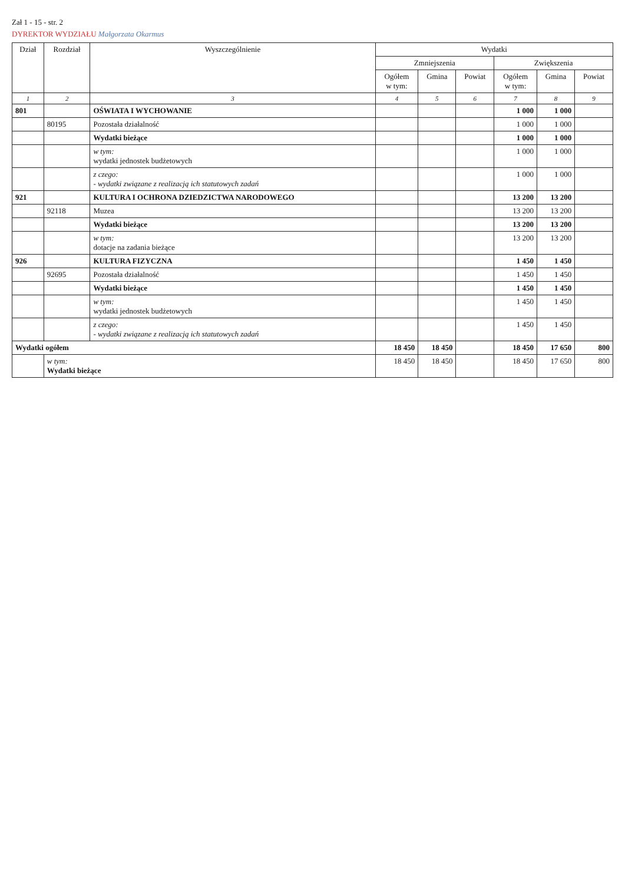Zał 1 - 15 - str. 2
DYREKTOR WYDZIAŁU Małgorzata Okarmus
| Dział | Rozdział | Wyszczególnienie | Wydatki | | | | | |
| --- | --- | --- | --- | --- | --- | --- | --- | --- |
| | | | Zmniejszenia | | | Zwiększenia | | |
| | | | Ogółem w tym: | Gmina | Powiat | Ogółem w tym: | Gmina | Powiat |
| 1 | 2 | 3 | 4 | 5 | 6 | 7 | 8 | 9 |
| 801 | | OŚWIATA I WYCHOWANIE | | | | 1 000 | 1 000 | |
| | 80195 | Pozostała działalność | | | | 1 000 | 1 000 | |
| | | Wydatki bieżące | | | | 1 000 | 1 000 | |
| | | w tym: wydatki jednostek budżetowych | | | | 1 000 | 1 000 | |
| | | z czego: - wydatki związane z realizacją ich statutowych zadań | | | | 1 000 | 1 000 | |
| 921 | | KULTURA I OCHRONA DZIEDZICTWA NARODOWEGO | | | | 13 200 | 13 200 | |
| | 92118 | Muzea | | | | 13 200 | 13 200 | |
| | | Wydatki bieżące | | | | 13 200 | 13 200 | |
| | | w tym: dotacje na zadania bieżące | | | | 13 200 | 13 200 | |
| 926 | | KULTURA FIZYCZNA | | | | 1 450 | 1 450 | |
| | 92695 | Pozostała działalność | | | | 1 450 | 1 450 | |
| | | Wydatki bieżące | | | | 1 450 | 1 450 | |
| | | w tym: wydatki jednostek budżetowych | | | | 1 450 | 1 450 | |
| | | z czego: - wydatki związane z realizacją ich statutowych zadań | | | | 1 450 | 1 450 | |
| Wydatki ogółem | | | 18 450 | 18 450 | | 18 450 | 17 650 | 800 |
| | w tym: Wydatki bieżące | | 18 450 | 18 450 | | 18 450 | 17 650 | 800 |